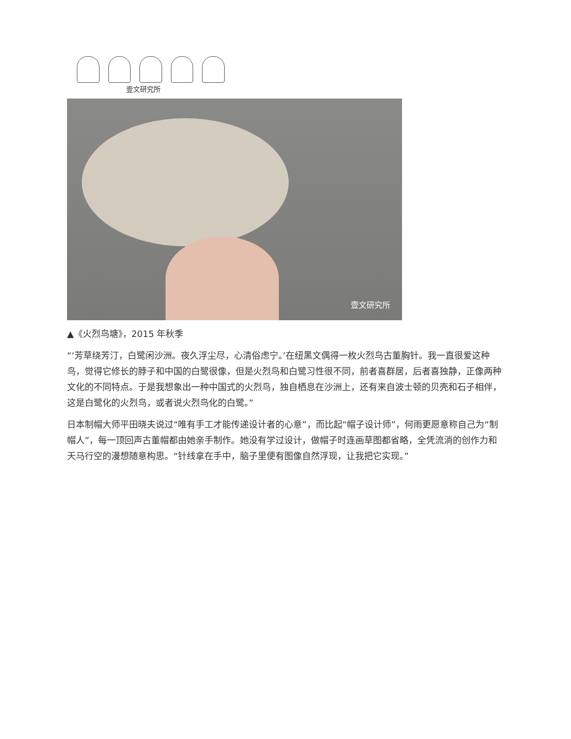壹文研究所
壹文研究所
▲《火烈鸟塘》，2015 年秋季
“‘芳草绕芳汀，白鹭闲沙洲。夜久浮尘尽，心清俗虑宁。’在纽黑文偶得一枚火烈鸟古董胸针。我一直很爱这种鸟，觉得它修长的脖子和中国的白鹭很像，但是火烈鸟和白鹭习性很不同，前者喜群居，后者喜独静，正像两种文化的不同特点。于是我想象出一种中国式的火烈鸟，独自栖息在沙洲上，还有来自波士顿的贝壳和石子相伴，这是白鹭化的火烈鸟，或者说火烈鸟化的白鹭。”
日本制帽大师平田晓夫说过“唯有手工才能传递设计者的心意”，而比起“帽子设计师”，何雨更愿意称自己为“制帽人”，每一顶回声古董帽都由她亲手制作。她没有学过设计，做帽子时连画草图都省略，全凭流淌的创作力和天马行空的漫想随意构思。“针线拿在手中，脑子里便有图像自然浮现，让我把它实现。”